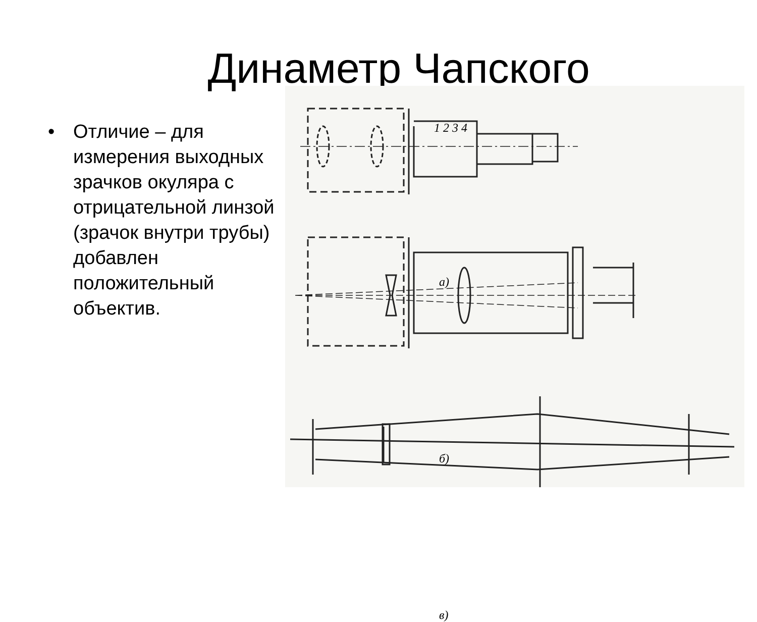Динаметр Чапского
• Отличие – для измерения выходных зрачков окуляра с отрицательной линзой (зрачок внутри трубы) добавлен положительный объектив.
а)
б)
в)
1 2 3 4